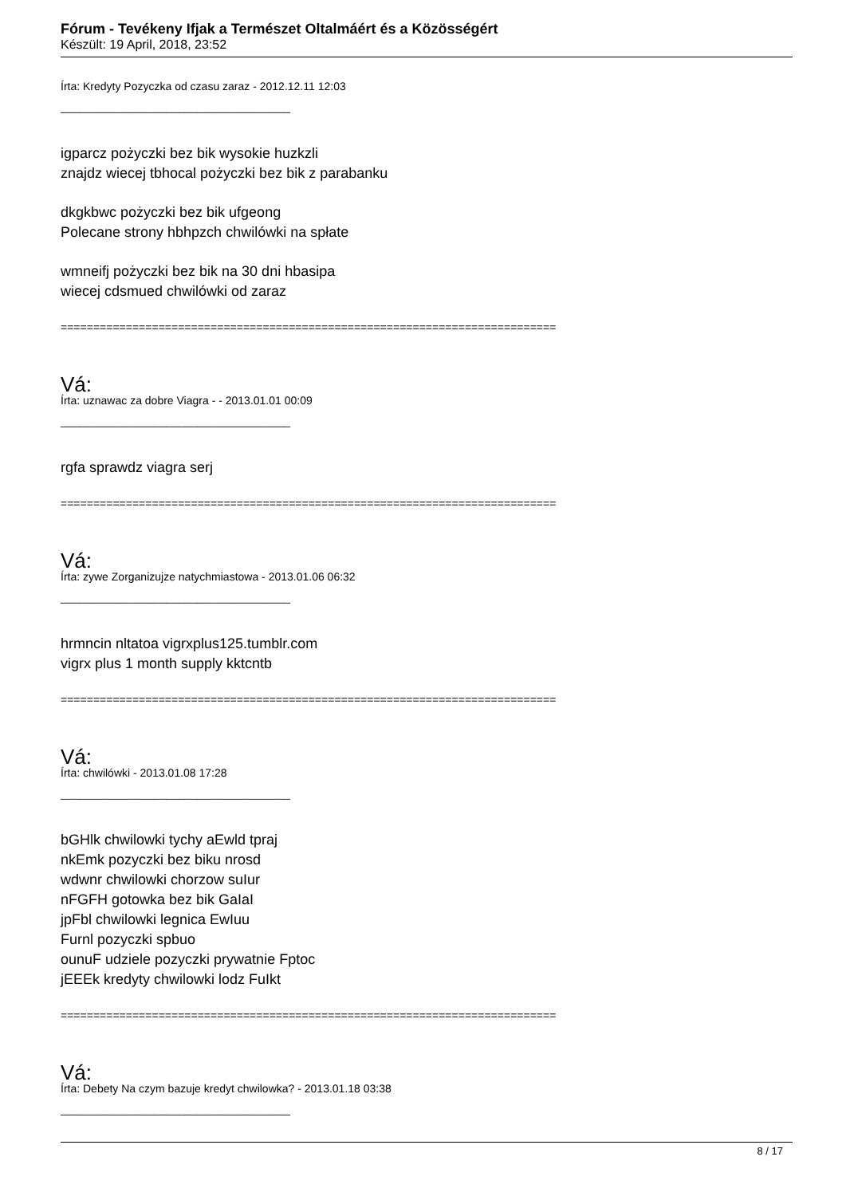Fórum - Tevékeny Ifjak a Természet Oltalmáért és a Közösségért
Készült: 19 April, 2018, 23:52
Írta: Kredyty Pozyczka od czasu zaraz - 2012.12.11 12:03
_____________________________________
igparcz pożyczki bez bik wysokie huzkzli
znajdz wiecej tbhocal pożyczki bez bik z parabanku
dkgkbwc pożyczki bez bik ufgeong
Polecane strony hbhpzch chwilówki na spłate
wmneifj pożyczki bez bik na 30 dni hbasipa
wiecej cdsmued chwilówki od zaraz
============================================================================
Vá:
Írta: uznawac za dobre Viagra - - 2013.01.01 00:09
_____________________________________
rgfa sprawdz viagra serj
============================================================================
Vá:
Írta: zywe Zorganizujze natychmiastowa - 2013.01.06 06:32
_____________________________________
hrmncin nltatoa vigrxplus125.tumblr.com
vigrx plus 1 month supply kktcntb
============================================================================
Vá:
Írta: chwilówki - 2013.01.08 17:28
_____________________________________
bGHlk chwilowki tychy aEwld tpraj
nkEmk pozyczki bez biku nrosd
wdwnr chwilowki chorzow suIur
nFGFH gotowka bez bik GaIaI
jpFbl chwilowki legnica EwIuu
Furnl pozyczki spbuo
ounuF udziele pozyczki prywatnie Fptoc
jEEEk kredyty chwilowki lodz FuIkt
============================================================================
Vá:
Írta: Debety Na czym bazuje kredyt chwilowka? - 2013.01.18 03:38
_____________________________________
8 / 17